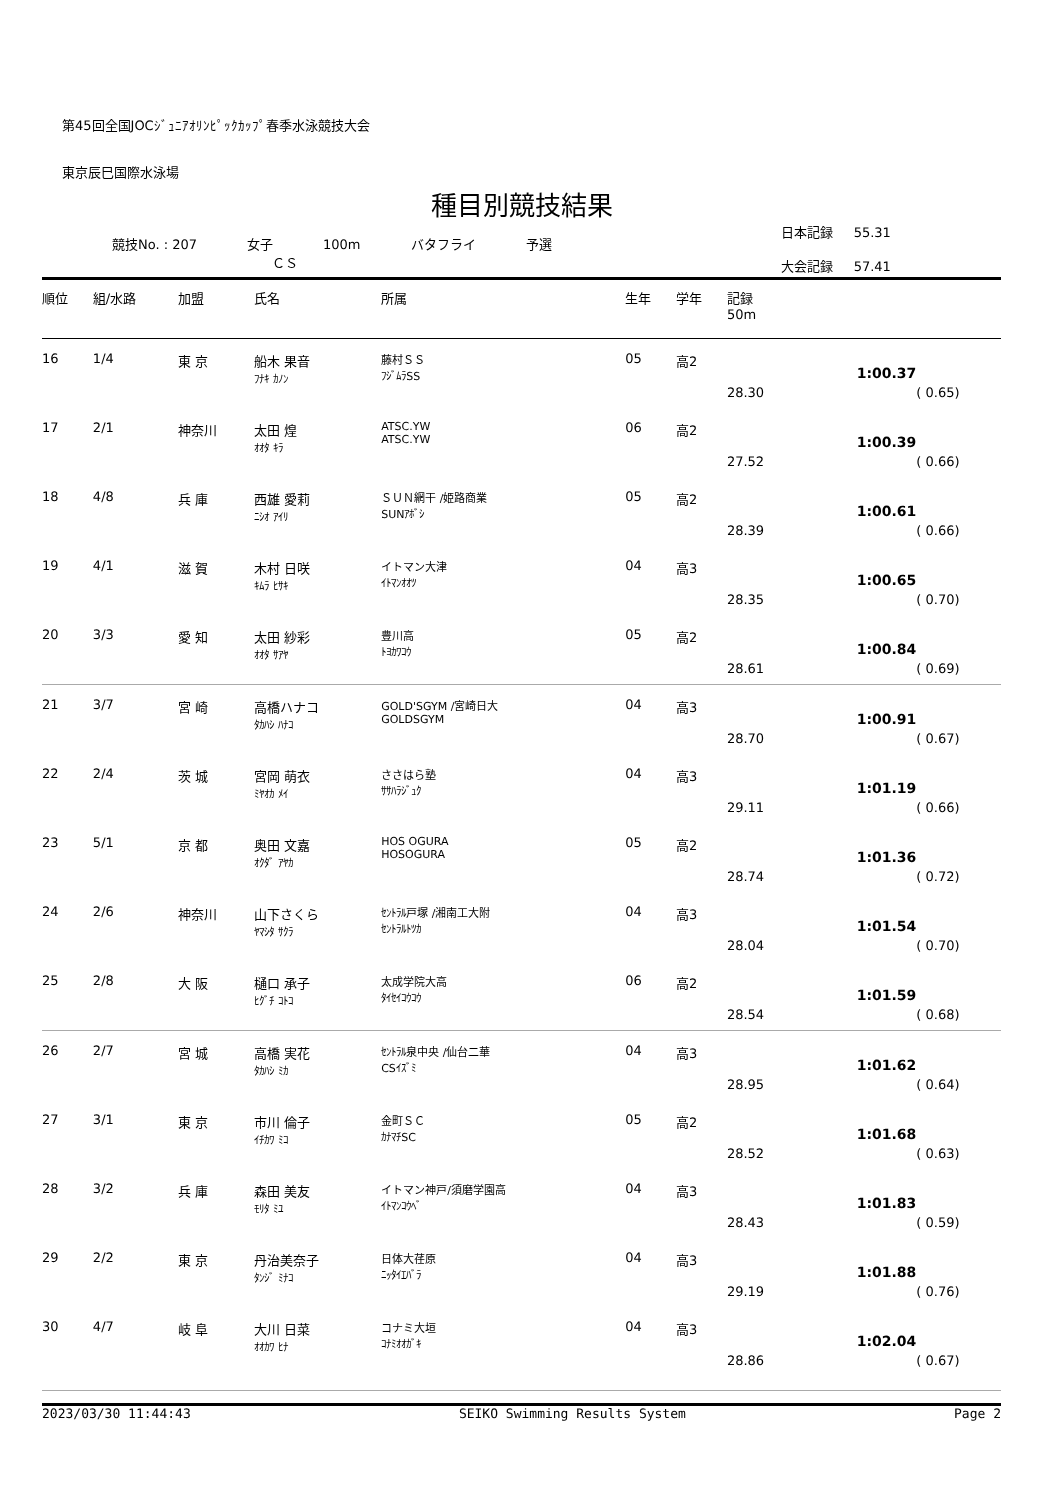第45回全国JOCｼﾞｭﾆｱｵﾘﾝﾋﾟｯｸｶｯﾌﾟ春季水泳競技大会
東京辰巳国際水泳場
種目別競技結果
競技No. : 207 女子 100m バタフライ 予選
ＣＳ
日本記録 55.31
大会記録 57.41
| 順位 | 組/水路 | 加盟 | 氏名 | 所属 | 生年 | 学年 | 記録 50m | | |
| --- | --- | --- | --- | --- | --- | --- | --- | --- | --- |
| 16 | 1/4 | 東 京 | 船木 果音 ﾌﾅｷ ｶﾉﾝ | 藤村ＳＳ ﾌｼﾞﾑﾗSS | 05 | 高2 | 28.30 | 1:00.37 | ( 0.65) |
| 17 | 2/1 | 神奈川 | 太田 煌 ｵｵﾀ ｷﾗ | ATSC.YW ATSC.YW | 06 | 高2 | 27.52 | 1:00.39 | ( 0.66) |
| 18 | 4/8 | 兵 庫 | 西雄 愛莉 ﾆｼｵ ｱｲﾘ | ＳＵＮ網干 /姫路商業 SUNｱﾎﾞｼ | 05 | 高2 | 28.39 | 1:00.61 | ( 0.66) |
| 19 | 4/1 | 滋 賀 | 木村 日咲 ｷﾑﾗ ﾋｻｷ | イトマン大津 ｲﾄﾏﾝｵｵﾂ | 04 | 高3 | 28.35 | 1:00.65 | ( 0.70) |
| 20 | 3/3 | 愛 知 | 太田 紗彩 ｵｵﾀ ｻｱﾔ | 豊川高 ﾄﾖｶﾜｺｳ | 05 | 高2 | 28.61 | 1:00.84 | ( 0.69) |
| 21 | 3/7 | 宮 崎 | 高橋ハナコ ﾀｶﾊｼ ﾊﾅｺ | GOLD'SGYM /宮崎日大 GOLDSGYM | 04 | 高3 | 28.70 | 1:00.91 | ( 0.67) |
| 22 | 2/4 | 茨 城 | 宮岡 萌衣 ﾐﾔｵｶ ﾒｲ | ささはら塾 ｻｻﾊﾗｼﾞｭｸ | 04 | 高3 | 29.11 | 1:01.19 | ( 0.66) |
| 23 | 5/1 | 京 都 | 奥田 文嘉 ｵｸﾀﾞ ｱﾔｶ | HOS OGURA HOSOGURA | 05 | 高2 | 28.74 | 1:01.36 | ( 0.72) |
| 24 | 2/6 | 神奈川 | 山下さくら ﾔﾏｼﾀ ｻｸﾗ | ｾﾝﾄﾗﾙ戸塚 /湘南工大附 ｾﾝﾄﾗﾙﾄﾂｶ | 04 | 高3 | 28.04 | 1:01.54 | ( 0.70) |
| 25 | 2/8 | 大 阪 | 樋口 承子 ﾋｸﾞﾁ ｺﾄｺ | 太成学院大高 ﾀｲｾｲｺｳｺｳ | 06 | 高2 | 28.54 | 1:01.59 | ( 0.68) |
| 26 | 2/7 | 宮 城 | 高橋 実花 ﾀｶﾊｼ ﾐｶ | ｾﾝﾄﾗﾙ泉中央 /仙台二華 CSｲｽﾞﾐ | 04 | 高3 | 28.95 | 1:01.62 | ( 0.64) |
| 27 | 3/1 | 東 京 | 市川 倫子 ｲﾁｶﾜ ﾐｺ | 金町ＳＣ ｶﾅﾏﾁSC | 05 | 高2 | 28.52 | 1:01.68 | ( 0.63) |
| 28 | 3/2 | 兵 庫 | 森田 美友 ﾓﾘﾀ ﾐﾕ | イトマン神戸/須磨学園高 ｲﾄﾏﾝｺｳﾍﾞ | 04 | 高3 | 28.43 | 1:01.83 | ( 0.59) |
| 29 | 2/2 | 東 京 | 丹治美奈子 ﾀﾝｼﾞ ﾐﾅｺ | 日体大荏原 ﾆｯﾀｲｴﾊﾞﾗ | 04 | 高3 | 29.19 | 1:01.88 | ( 0.76) |
| 30 | 4/7 | 岐 阜 | 大川 日菜 ｵｵｶﾜ ﾋﾅ | コナミ大垣 ｺﾅﾐｵｵｶﾞｷ | 04 | 高3 | 28.86 | 1:02.04 | ( 0.67) |
2023/03/30 11:44:43 SEIKO Swimming Results System Page 2